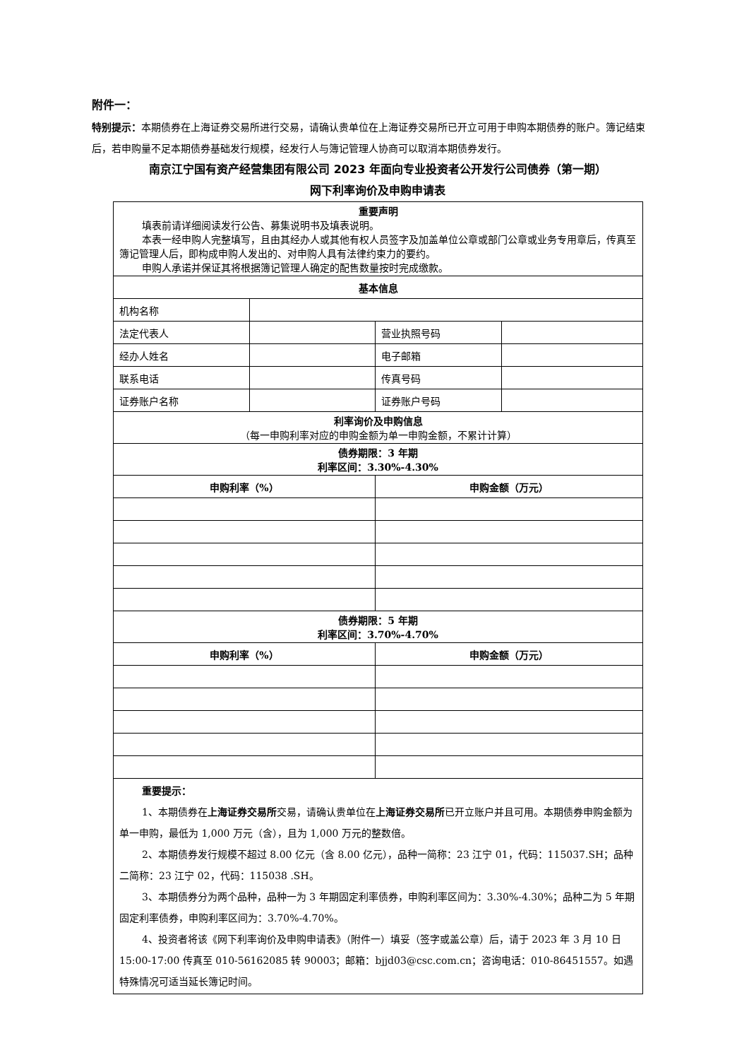附件一：
特别提示：本期债券在上海证券交易所进行交易，请确认贵单位在上海证券交易所已开立可用于申购本期债券的账户。簿记结束后，若申购量不足本期债券基础发行规模，经发行人与簿记管理人协商可以取消本期债券发行。
南京江宁国有资产经营集团有限公司 2023 年面向专业投资者公开发行公司债券（第一期）
网下利率询价及申购申请表
| 重要声明 填表前请详细阅读发行公告、募集说明书及填表说明。 本表一经申购人完整填写，且由其经办人或其他有权人员签字及加盖单位公章或部门公章或业务专用章后，传真至簿记管理人后，即构成申购人发出的、对申购人具有法律约束力的要约。 申购人承诺并保证其将根据簿记管理人确定的配售数量按时完成缴款。 | | | |
| 基本信息 | | | |
| 机构名称 | | | |
| 法定代表人 | | 营业执照号码 | |
| 经办人姓名 | | 电子邮箱 | |
| 联系电话 | | 传真号码 | |
| 证券账户名称 | | 证券账户号码 | |
| 利率询价及申购信息 （每一申购利率对应的申购金额为单一申购金额，不累计计算） | | | |
| 债券期限：3 年期 利率区间：3.30%-4.30% | | | |
| 申购利率（%） | | 申购金额（万元） | |
| 债券期限：5 年期 利率区间：3.70%-4.70% | | | |
| 申购利率（%） | | 申购金额（万元） | |
| 重要提示： 1、本期债券在 上海证券交易所 交易，请确认贵单位在 上海证券交易所 已开立账户并且可用。本期债券申购金额为单一申购，最低为 1,000 万元（含），且为 1,000 万元的整数倍。 2、本期债券发行规模不超过 8.00 亿元（含 8.00 亿元），品种一简称：23 江宁 01，代码：115037.SH；品种二简称：23 江宁 02，代码：115038 .SH。 3、本期债券分为两个品种，品种一为 3 年期固定利率债券，申购利率区间为：3.30%-4.30%；品种二为 5 年期固定利率债券，申购利率区间为：3.70%-4.70%。 4、投资者将该《网下利率询价及申购申请表》（附件一）填妥（签字或盖公章）后，请于 2023 年 3 月 10 日 15:00-17:00 传真至 010-56162085 转 90003；邮箱：bjjd03@csc.com.cn；咨询电话：010-86451557。如遇特殊情况可适当延长簿记时间。 | | | |